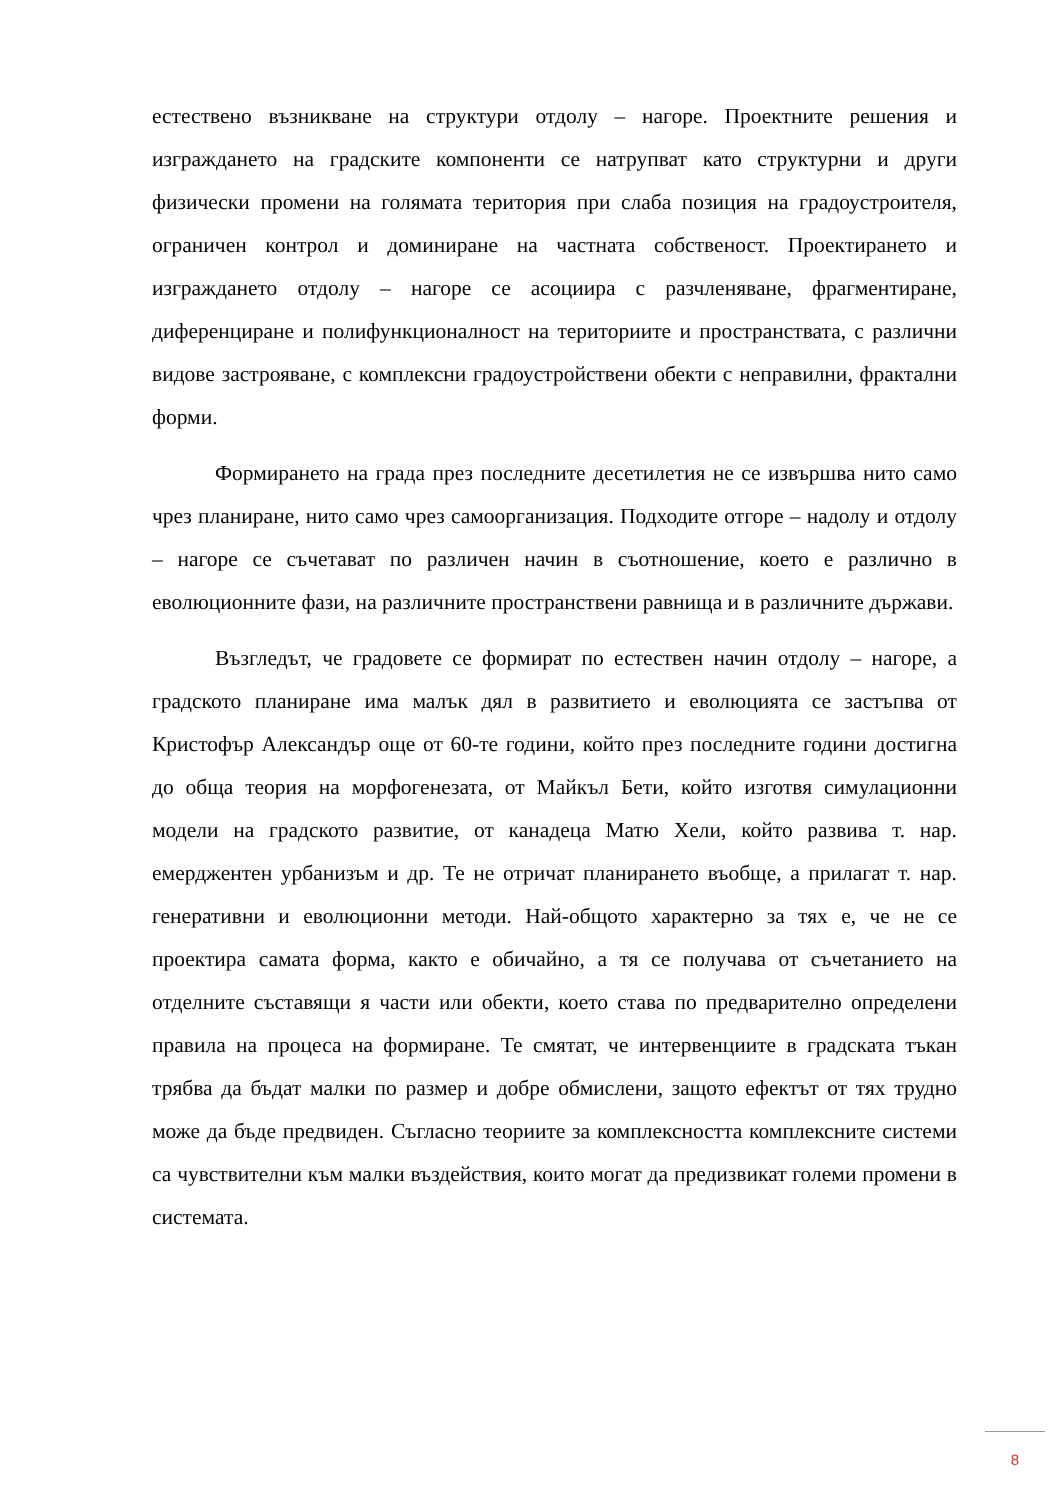естествено възникване на структури отдолу – нагоре. Проектните решения и изграждането на градските компоненти се натрупват като структурни и други физически промени на голямата територия при слаба позиция на градоустроителя, ограничен контрол и доминиране на частната собственост. Проектирането и изграждането отдолу – нагоре се асоциира с разчленяване, фрагментиране, диференциране и полифункционалност на териториите и пространствата, с различни видове застрояване, с комплексни градоустройствени обекти с неправилни, фрактални форми.
Формирането на града през последните десетилетия не се извършва нито само чрез планиране, нито само чрез самоорганизация. Подходите отгоре – надолу и отдолу – нагоре се съчетават по различен начин в съотношение, което е различно в еволюционните фази, на различните пространствени равнища и в различните държави.
Възгледът, че градовете се формират по естествен начин отдолу – нагоре, а градското планиране има малък дял в развитието и еволюцията се застъпва от Кристофър Александър още от 60-те години, който през последните години достигна до обща теория на морфогенезата, от Майкъл Бети, който изготвя симулационни модели на градското развитие, от канадеца Матю Хели, който развива т. нар. емерджентен урбанизъм и др. Те не отричат планирането въобще, а прилагат т. нар. генеративни и еволюционни методи. Най-общото характерно за тях е, че не се проектира самата форма, както е обичайно, а тя се получава от съчетанието на отделните съставящи я части или обекти, което става по предварително определени правила на процеса на формиране. Те смятат, че интервенциите в градската тъкан трябва да бъдат малки по размер и добре обмислени, защото ефектът от тях трудно може да бъде предвиден. Съгласно теориите за комплексността комплексните системи са чувствителни към малки въздействия, които могат да предизвикат големи промени в системата.
8